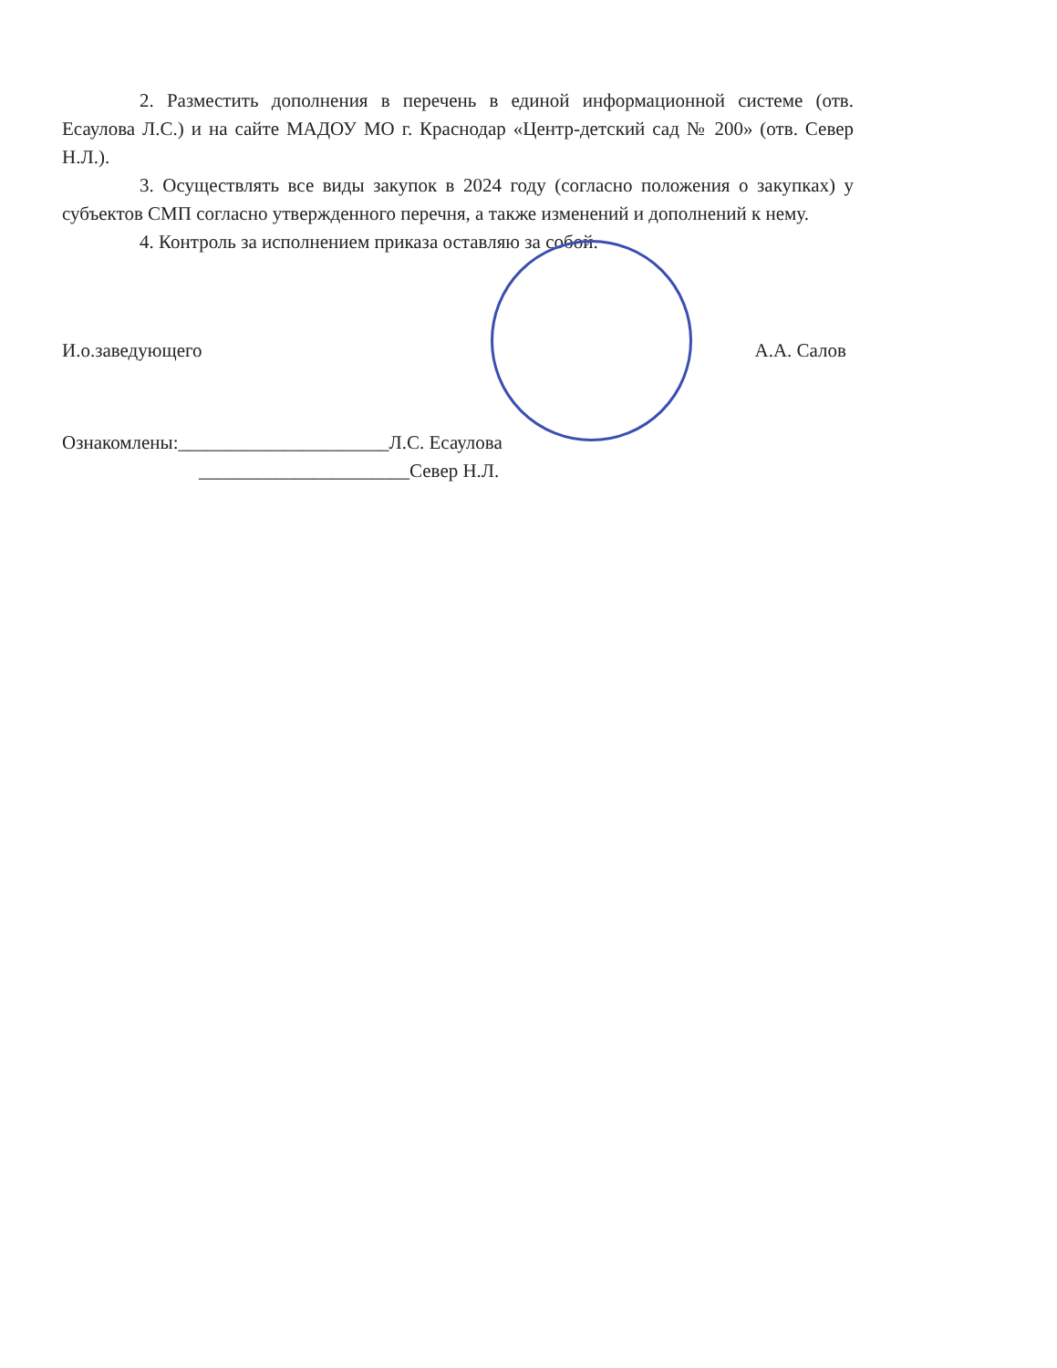2. Разместить дополнения в перечень в единой информационной системе (отв. Есаулова Л.С.) и на сайте МАДОУ МО г. Краснодар «Центр-детский сад № 200» (отв. Север Н.Л.).
3. Осуществлять все виды закупок в 2024 году (согласно положения о закупках) у субъектов СМП согласно утвержденного перечня, а также изменений и дополнений к нему.
4. Контроль за исполнением приказа оставляю за собой.
И.о.заведующего А.А. Салов
Ознакомлены:______________________Л.С. Есаулова
______________________Север Н.Л.